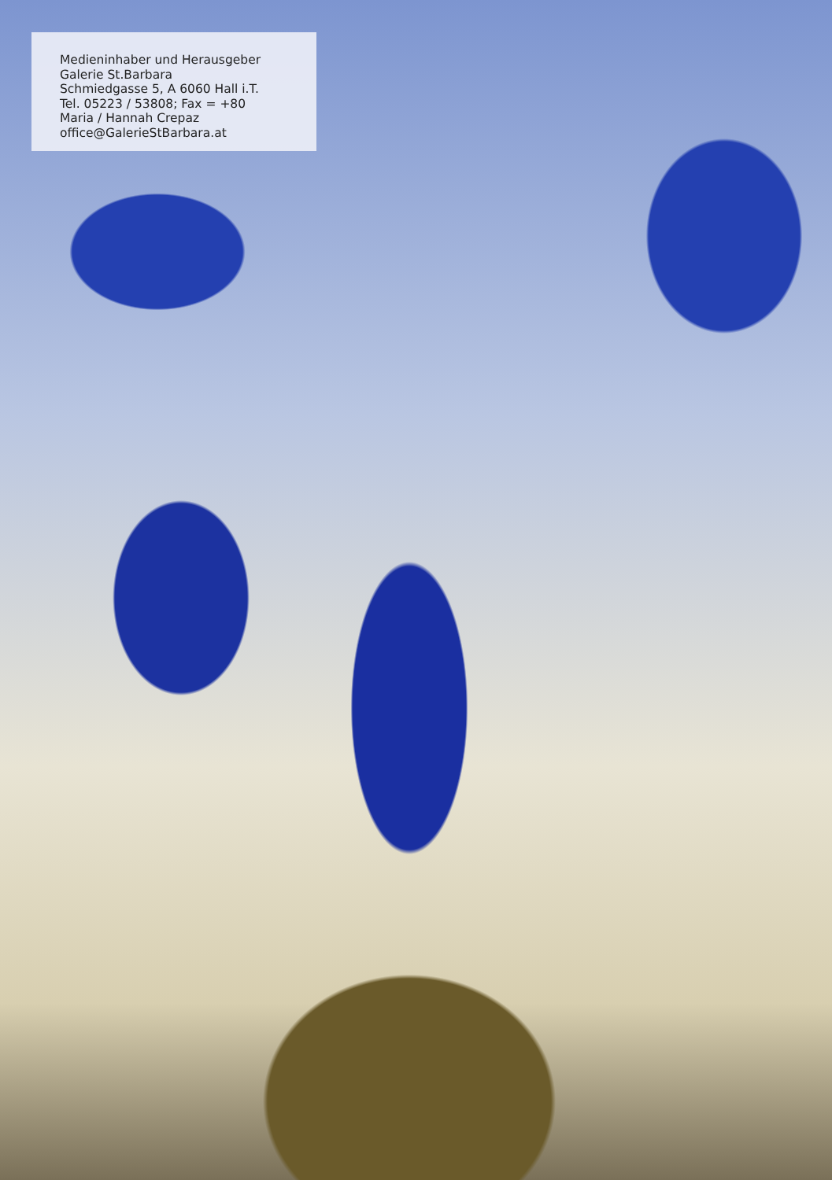Medieninhaber und Herausgeber
Galerie St.Barbara
Schmiedgasse 5, A 6060 Hall i.T.
Tel. 05223 / 53808; Fax = +80
Maria / Hannah Crepaz
office@GalerieStBarbara.at